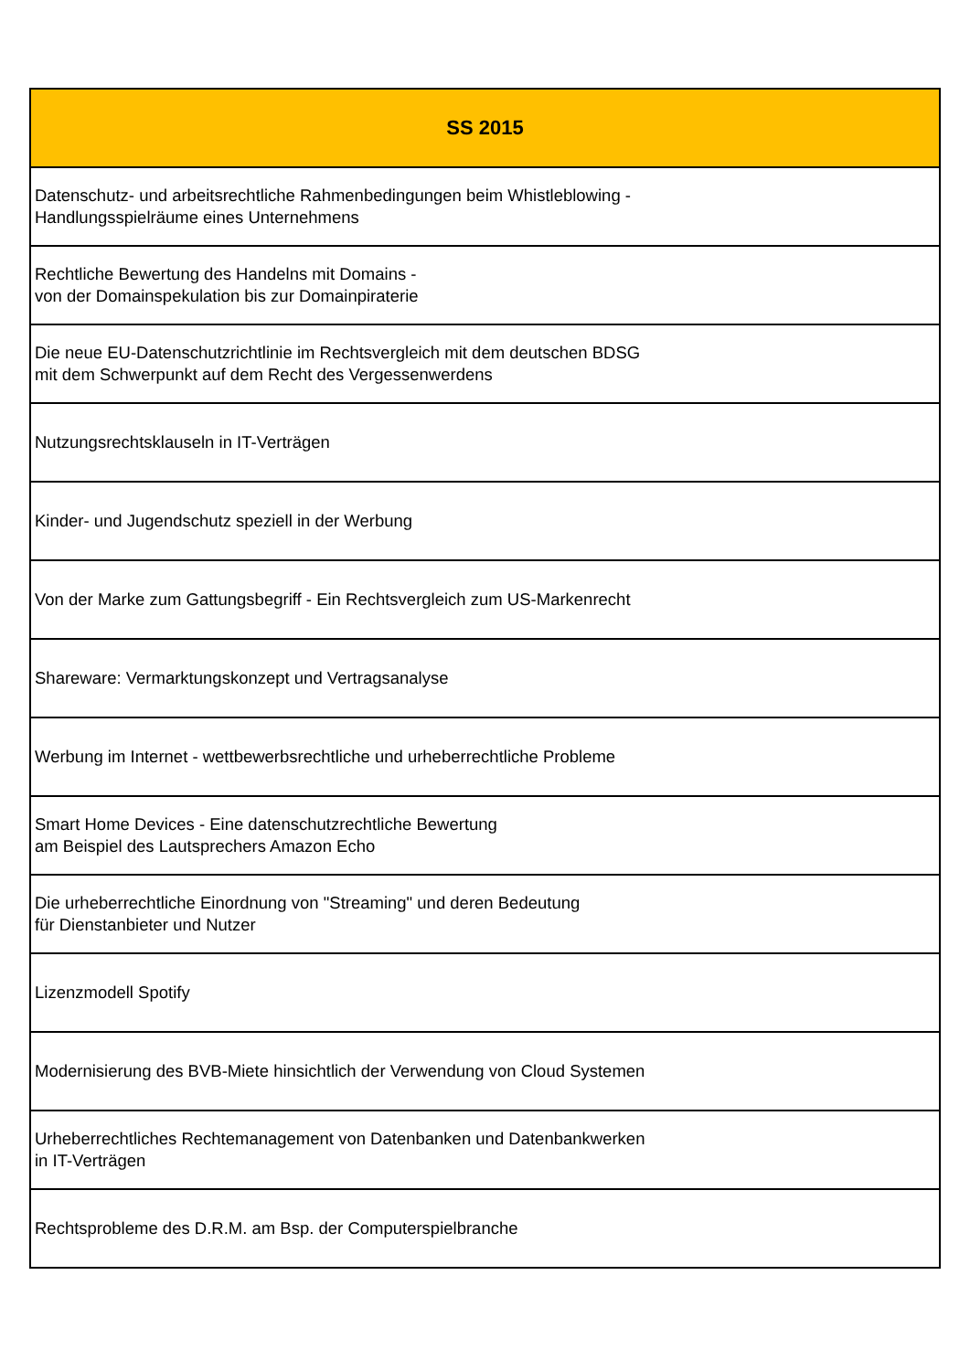| SS 2015 |
| --- |
| Datenschutz- und arbeitsrechtliche Rahmenbedingungen beim Whistleblowing - Handlungsspielräume eines Unternehmens |
| Rechtliche Bewertung des Handelns mit Domains - von der Domainspekulation bis zur Domainpiraterie |
| Die neue EU-Datenschutzrichtlinie im Rechtsvergleich mit dem deutschen BDSG mit dem Schwerpunkt auf dem Recht des Vergessenwerdens |
| Nutzungsrechtsklauseln in IT-Verträgen |
| Kinder- und Jugendschutz speziell in der Werbung |
| Von der Marke zum Gattungsbegriff - Ein Rechtsvergleich zum US-Markenrecht |
| Shareware: Vermarktungskonzept und Vertragsanalyse |
| Werbung im Internet - wettbewerbsrechtliche und urheberrechtliche Probleme |
| Smart Home Devices - Eine datenschutzrechtliche Bewertung am Beispiel des Lautsprechers Amazon Echo |
| Die urheberrechtliche Einordnung von "Streaming" und deren Bedeutung für Dienstanbieter und Nutzer |
| Lizenzmodell Spotify |
| Modernisierung des BVB-Miete hinsichtlich der Verwendung von Cloud Systemen |
| Urheberrechtliches Rechtemanagement von Datenbanken und Datenbankwerken in IT-Verträgen |
| Rechtsprobleme des D.R.M. am Bsp. der Computerspielbranche |